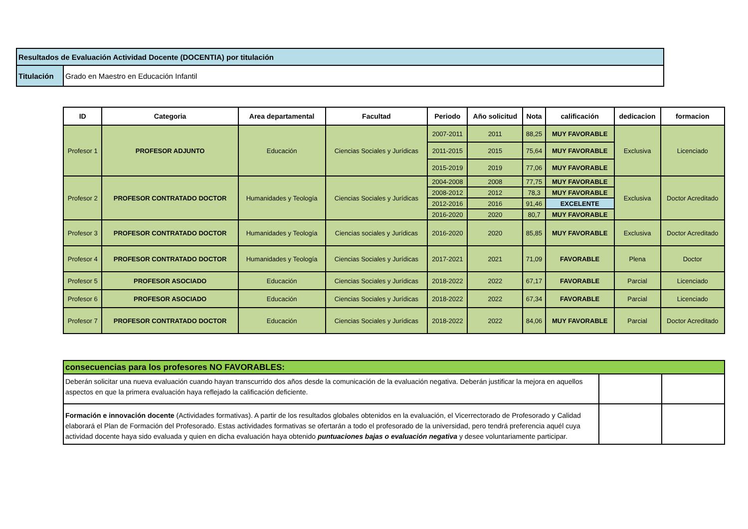| Resultados de Evaluación Actividad Docente (DOCENTIA) por titulación | |
| Titulación | Grado en Maestro en Educación Infantil |
| ID | Categoria | Area departamental | Facultad | Periodo | Año solicitud | Nota | calificación | dedicacion | formacion |
| --- | --- | --- | --- | --- | --- | --- | --- | --- | --- |
| Profesor 1 | PROFESOR ADJUNTO | Educación | Ciencias Sociales y Jurídicas | 2007-2011 | 2011 | 88,25 | MUY FAVORABLE | Exclusiva | Licenciado |
| | | | | 2011-2015 | 2015 | 75,64 | MUY FAVORABLE | | |
| | | | | 2015-2019 | 2019 | 77,06 | MUY FAVORABLE | | |
| Profesor 2 | PROFESOR CONTRATADO DOCTOR | Humanidades y Teología | Ciencias Sociales y Jurídicas | 2004-2008 | 2008 | 77,75 | MUY FAVORABLE | Exclusiva | Doctor Acreditado |
| | | | | 2008-2012 | 2012 | 78,3 | MUY FAVORABLE | | |
| | | | | 2012-2016 | 2016 | 91,46 | EXCELENTE | | |
| | | | | 2016-2020 | 2020 | 80,7 | MUY FAVORABLE | | |
| Profesor 3 | PROFESOR CONTRATADO DOCTOR | Humanidades y Teología | Ciencias sociales y Jurídicas | 2016-2020 | 2020 | 85,85 | MUY FAVORABLE | Exclusiva | Doctor Acreditado |
| Profesor 4 | PROFESOR CONTRATADO DOCTOR | Humanidades y Teología | Ciencias Sociales y Jurídicas | 2017-2021 | 2021 | 71,09 | FAVORABLE | Plena | Doctor |
| Profesor 5 | PROFESOR ASOCIADO | Educación | Ciencias Sociales y Jurídicas | 2018-2022 | 2022 | 67,17 | FAVORABLE | Parcial | Licenciado |
| Profesor 6 | PROFESOR ASOCIADO | Educación | Ciencias Sociales y Jurídicas | 2018-2022 | 2022 | 67,34 | FAVORABLE | Parcial | Licenciado |
| Profesor 7 | PROFESOR CONTRATADO DOCTOR | Educación | Ciencias Sociales y Jurídicas | 2018-2022 | 2022 | 84,06 | MUY FAVORABLE | Parcial | Doctor Acreditado |
| consecuencias para los profesores NO FAVORABLES: | | |
| Deberán solicitar una nueva evaluación cuando hayan transcurrido dos años desde la comunicación de la evaluación negativa. Deberán justificar la mejora en aquellos aspectos en que la primera evaluación haya reflejado la calificación deficiente. | | |
| Formación e innovación docente (Actividades formativas). A partir de los resultados globales obtenidos en la evaluación, el Vicerrectorado de Profesorado y Calidad elaborará el Plan de Formación del Profesorado. Estas actividades formativas se ofertarán a todo el profesorado de la universidad, pero tendrá preferencia aquél cuya actividad docente haya sido evaluada y quien en dicha evaluación haya obtenido puntuaciones bajas o evaluación negativa y desee voluntariamente participar. | | |